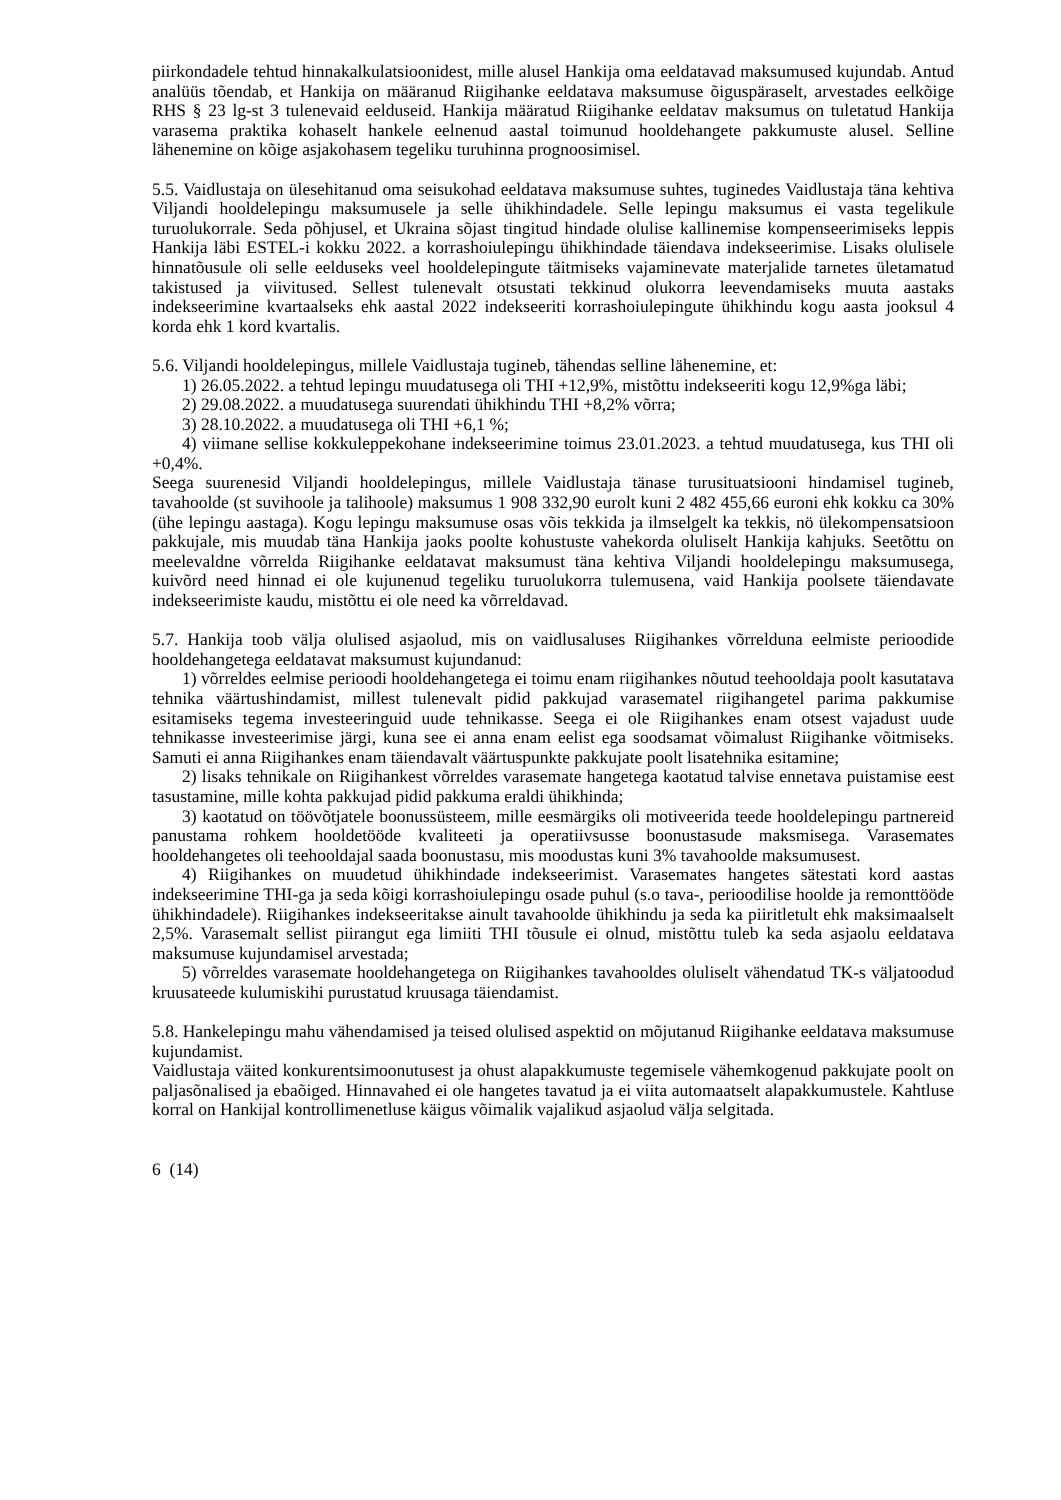piirkondadele tehtud hinnakalkulatsioonidest, mille alusel Hankija oma eeldatavad maksumused kujundab. Antud analüüs tõendab, et Hankija on määranud Riigihanke eeldatava maksumuse õiguspäraselt, arvestades eelkõige RHS § 23 lg-st 3 tulenevaid eelduseid. Hankija määratud Riigihanke eeldatav maksumus on tuletatud Hankija varasema praktika kohaselt hankele eelnenud aastal toimunud hooldehangete pakkumuste alusel. Selline lähenemine on kõige asjakohasem tegeliku turuhinna prognoosimisel.
5.5. Vaidlustaja on ülesehitanud oma seisukohad eeldatava maksumuse suhtes, tuginedes Vaidlustaja täna kehtiva Viljandi hooldelepingu maksumusele ja selle ühikhindadele. Selle lepingu maksumus ei vasta tegelikule turuolukorrale. Seda põhjusel, et Ukraina sõjast tingitud hindade olulise kallinemise kompenseerimiseks leppis Hankija läbi ESTEL-i kokku 2022. a korrashoiulepingu ühikhindade täiendava indekseerimise. Lisaks olulisele hinnatõusule oli selle eelduseks veel hooldelepingute täitmiseks vajaminevate materjalide tarnetes ületamatud takistused ja viivitused. Sellest tulenevalt otsustati tekkinud olukorra leevendamiseks muuta aastaks indekseerimine kvartaalseks ehk aastal 2022 indekseeriti korrashoiulepingute ühikhindu kogu aasta jooksul 4 korda ehk 1 kord kvartalis.
5.6. Viljandi hooldelepingus, millele Vaidlustaja tugineb, tähendas selline lähenemine, et:
1) 26.05.2022. a tehtud lepingu muudatusega oli THI +12,9%, mistõttu indekseeriti kogu 12,9%ga läbi;
2) 29.08.2022. a muudatusega suurendati ühikhindu THI +8,2% võrra;
3) 28.10.2022. a muudatusega oli THI +6,1 %;
4) viimane sellise kokkuleppekohane indekseerimine toimus 23.01.2023. a tehtud muudatusega, kus THI oli +0,4%.
Seega suurenesid Viljandi hooldelepingus, millele Vaidlustaja tänase turusituatsiooni hindamisel tugineb, tavahoolde (st suvihoole ja talihoole) maksumus 1 908 332,90 eurolt kuni 2 482 455,66 euroni ehk kokku ca 30% (ühe lepingu aastaga). Kogu lepingu maksumuse osas võis tekkida ja ilmselgelt ka tekkis, nö ülekompensatsioon pakkujale, mis muudab täna Hankija jaoks poolte kohustuste vahekorda oluliselt Hankija kahjuks. Seetõttu on meelevaldne võrrelda Riigihanke eeldatavat maksumust täna kehtiva Viljandi hooldelepingu maksumusega, kuivõrd need hinnad ei ole kujunenud tegeliku turuolukorra tulemusena, vaid Hankija poolsete täiendavate indekseerimiste kaudu, mistõttu ei ole need ka võrreldavad.
5.7. Hankija toob välja olulised asjaolud, mis on vaidlusaluses Riigihankes võrrelduna eelmiste perioodide hooldehangetega eeldatavat maksumust kujundanud:
1) võrreldes eelmise perioodi hooldehangetega ei toimu enam riigihankes nõutud teehooldaja poolt kasutatava tehnika väärtushindamist, millest tulenevalt pidid pakkujad varasematel riigihangetel parima pakkumise esitamiseks tegema investeeringuid uude tehnikasse. Seega ei ole Riigihankes enam otsest vajadust uude tehnikasse investeerimise järgi, kuna see ei anna enam eelist ega soodsamat võimalust Riigihanke võitmiseks. Samuti ei anna Riigihankes enam täiendavalt väärtuspunkte pakkujate poolt lisatehnika esitamine;
2) lisaks tehnikale on Riigihankest võrreldes varasemate hangetega kaotatud talvise ennetava puistamise eest tasustamine, mille kohta pakkujad pidid pakkuma eraldi ühikhinda;
3) kaotatud on töövõtjatele boonussüsteem, mille eesmärgiks oli motiveerida teede hooldelepingu partnereid panustama rohkem hooldetööde kvaliteeti ja operatiivsusse boonustasude maksmisega. Varasemates hooldehangetes oli teehooldajal saada boonustasu, mis moodustas kuni 3% tavahoolde maksumusest.
4) Riigihankes on muudetud ühikhindade indekseerimist. Varasemates hangetes sätestati kord aastas indekseerimine THI-ga ja seda kõigi korrashoiulepingu osade puhul (s.o tava-, perioodilise hoolde ja remonttööde ühikhindadele). Riigihankes indekseeritakse ainult tavahoolde ühikhindu ja seda ka piiritletult ehk maksimaalselt 2,5%. Varasemalt sellist piirangut ega limiiti THI tõusule ei olnud, mistõttu tuleb ka seda asjaolu eeldatava maksumuse kujundamisel arvestada;
5) võrreldes varasemate hooldehangetega on Riigihankes tavahooldes oluliselt vähendatud TK-s väljatoodud kruusateede kulumiskihi purustatud kruusaga täiendamist.
5.8. Hankelepingu mahu vähendamised ja teised olulised aspektid on mõjutanud Riigihanke eeldatava maksumuse kujundamist.
Vaidlustaja väited konkurentsimoonutusest ja ohust alapakkumuste tegemisele vähemkogenud pakkujate poolt on paljasõnalised ja ebaõiged. Hinnavahed ei ole hangetes tavatud ja ei viita automaatselt alapakkumustele. Kahtluse korral on Hankijal kontrollimenetluse käigus võimalik vajalikud asjaolud välja selgitada.
6 (14)